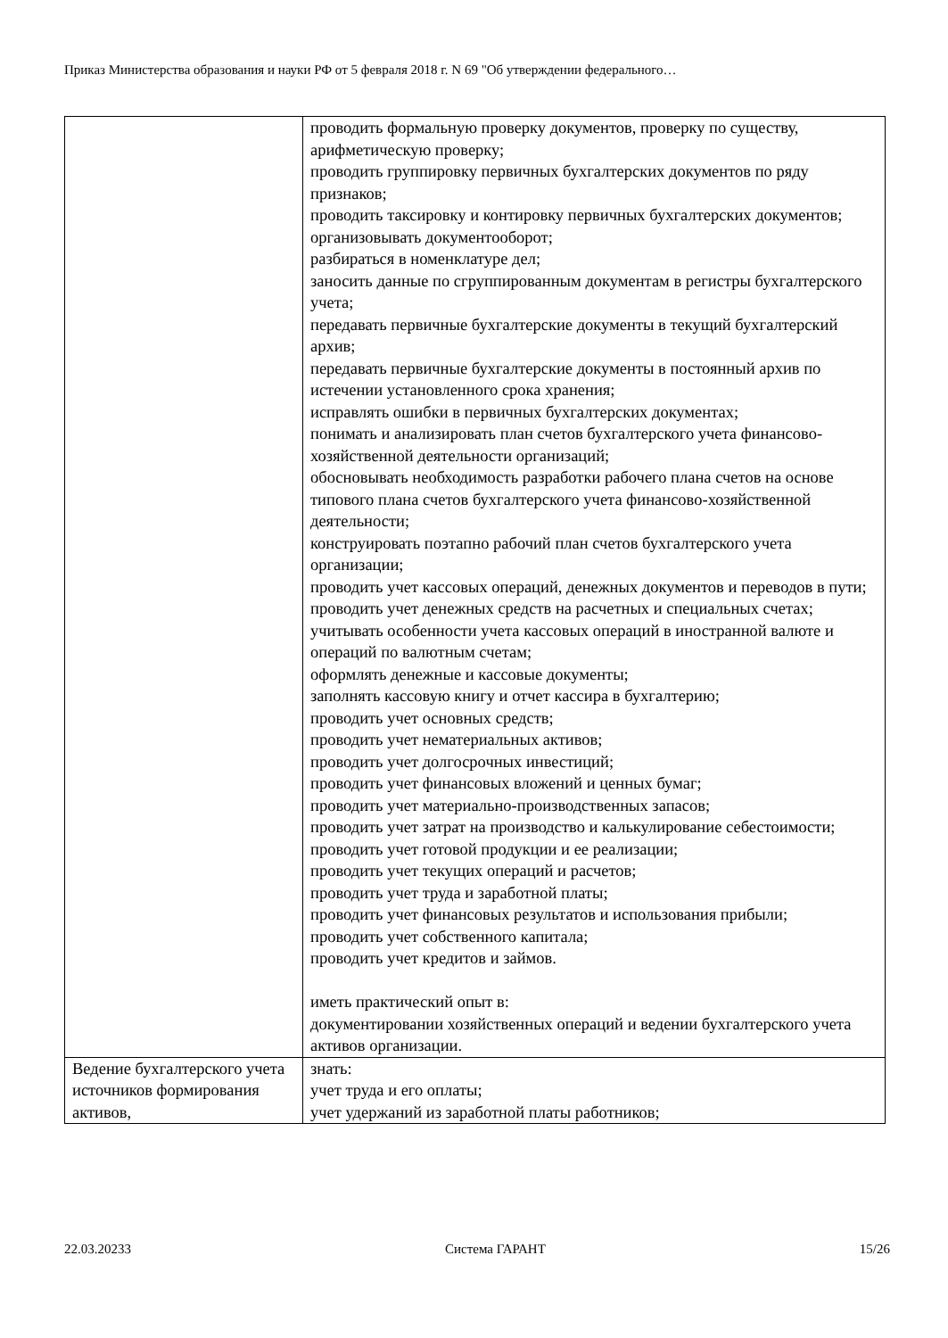Приказ Министерства образования и науки РФ от 5 февраля 2018 г. N 69 "Об утверждении федерального…
| | проводить формальную проверку документов, проверку по существу, арифметическую проверку; проводить группировку первичных бухгалтерских документов по ряду признаков; проводить таксировку и контировку первичных бухгалтерских документов; организовывать документооборот; разбираться в номенклатуре дел; заносить данные по сгруппированным документам в регистры бухгалтерского учета; передавать первичные бухгалтерские документы в текущий бухгалтерский архив; передавать первичные бухгалтерские документы в постоянный архив по истечении установленного срока хранения; исправлять ошибки в первичных бухгалтерских документах; понимать и анализировать план счетов бухгалтерского учета финансово-хозяйственной деятельности организаций; обосновывать необходимость разработки рабочего плана счетов на основе типового плана счетов бухгалтерского учета финансово-хозяйственной деятельности; конструировать поэтапно рабочий план счетов бухгалтерского учета организации; проводить учет кассовых операций, денежных документов и переводов в пути; проводить учет денежных средств на расчетных и специальных счетах; учитывать особенности учета кассовых операций в иностранной валюте и операций по валютным счетам; оформлять денежные и кассовые документы; заполнять кассовую книгу и отчет кассира в бухгалтерию; проводить учет основных средств; проводить учет нематериальных активов; проводить учет долгосрочных инвестиций; проводить учет финансовых вложений и ценных бумаг; проводить учет материально-производственных запасов; проводить учет затрат на производство и калькулирование себестоимости; проводить учет готовой продукции и ее реализации; проводить учет текущих операций и расчетов; проводить учет труда и заработной платы; проводить учет финансовых результатов и использования прибыли; проводить учет собственного капитала; проводить учет кредитов и займов. иметь практический опыт в: документировании хозяйственных операций и ведении бухгалтерского учета активов организации. |
| Ведение бухгалтерского учета источников формирования активов, | знать: учет труда и его оплаты; учет удержаний из заработной платы работников; |
22.03.20233 Система ГАРАНТ 15/26